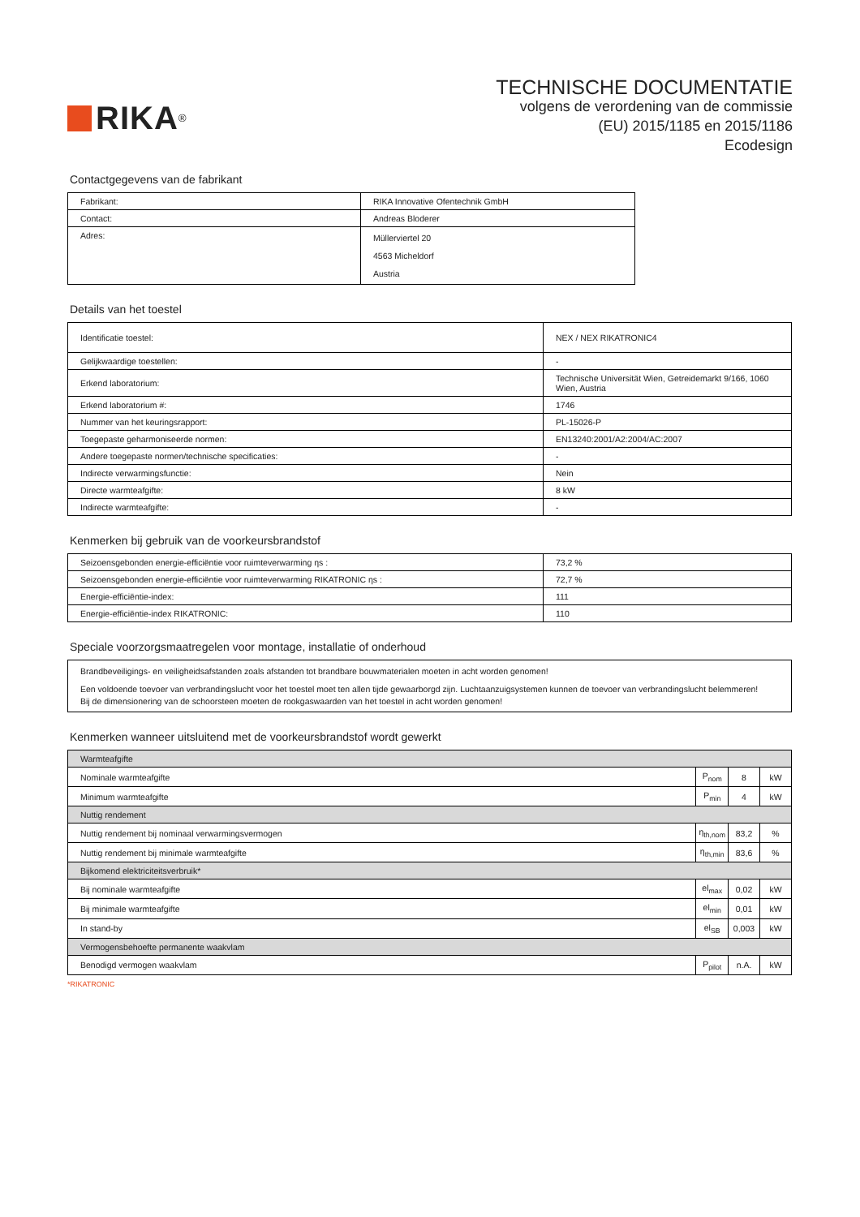RIKA<sup>®</sup>
TECHNISCHE DOCUMENTATIE
volgens de verordening van de commissie
(EU) 2015/1185 en 2015/1186
Ecodesign
Contactgegevens van de fabrikant
| Fabrikant: | RIKA Innovative Ofentechnik GmbH |
| Contact: | Andreas Bloderer |
| Adres: | Müllerviertel 20 4563 Micheldorf Austria |
Details van het toestel
| Identificatie toestel: | NEX / NEX RIKATRONIC4 |
| Gelijkwaardige toestellen: | - |
| Erkend laboratorium: | Technische Universität Wien, Getreidemarkt 9/166, 1060 Wien, Austria |
| Erkend laboratorium #: | 1746 |
| Nummer van het keuringsrapport: | PL-15026-P |
| Toegepaste geharmoniseerde normen: | EN13240:2001/A2:2004/AC:2007 |
| Andere toegepaste normen/technische specificaties: | - |
| Indirecte verwarmingsfunctie: | Nein |
| Directe warmteafgifte: | 8 kW |
| Indirecte warmteafgifte: | - |
Kenmerken bij gebruik van de voorkeursbrandstof
| Seizoensgebonden energie-efficiëntie voor ruimteverwarming ηs : | 73,2 % |
| Seizoensgebonden energie-efficiëntie voor ruimteverwarming RIKATRONIC ηs : | 72,7 % |
| Energie-efficiëntie-index: | 111 |
| Energie-efficiëntie-index RIKATRONIC: | 110 |
Speciale voorzorgsmaatregelen voor montage, installatie of onderhoud
| Brandbeveiligings- en veiligheidsafstanden zoals afstanden tot brandbare bouwmaterialen moeten in acht worden genomen! Een voldoende toevoer van verbrandingslucht voor het toestel moet ten allen tijde gewaarborgd zijn. Luchtaanzuigsystemen kunnen de toevoer van verbrandingslucht belemmeren! Bij de dimensionering van de schoorsteen moeten de rookgaswaarden van het toestel in acht worden genomen! |
Kenmerken wanneer uitsluitend met de voorkeursbrandstof wordt gewerkt
| Warmteafgifte | | | |
| Nominale warmteafgifte | P<sub>nom</sub> | 8 | kW |
| Minimum warmteafgifte | P<sub>min</sub> | 4 | kW |
| Nuttig rendement | | | |
| Nuttig rendement bij nominaal verwarmingsvermogen | η<sub>th,nom</sub> | 83,2 | % |
| Nuttig rendement bij minimale warmteafgifte | η<sub>th,min</sub> | 83,6 | % |
| Bijkomend elektriciteitsverbruik* | | | |
| Bij nominale warmteafgifte | el<sub>max</sub> | 0,02 | kW |
| Bij minimale warmteafgifte | el<sub>min</sub> | 0,01 | kW |
| In stand-by | el<sub>SB</sub> | 0,003 | kW |
| Vermogensbehoefte permanente waakvlam | | | |
| Benodigd vermogen waakvlam | P<sub>pilot</sub> | n.A. | kW |
*RIKATRONIC